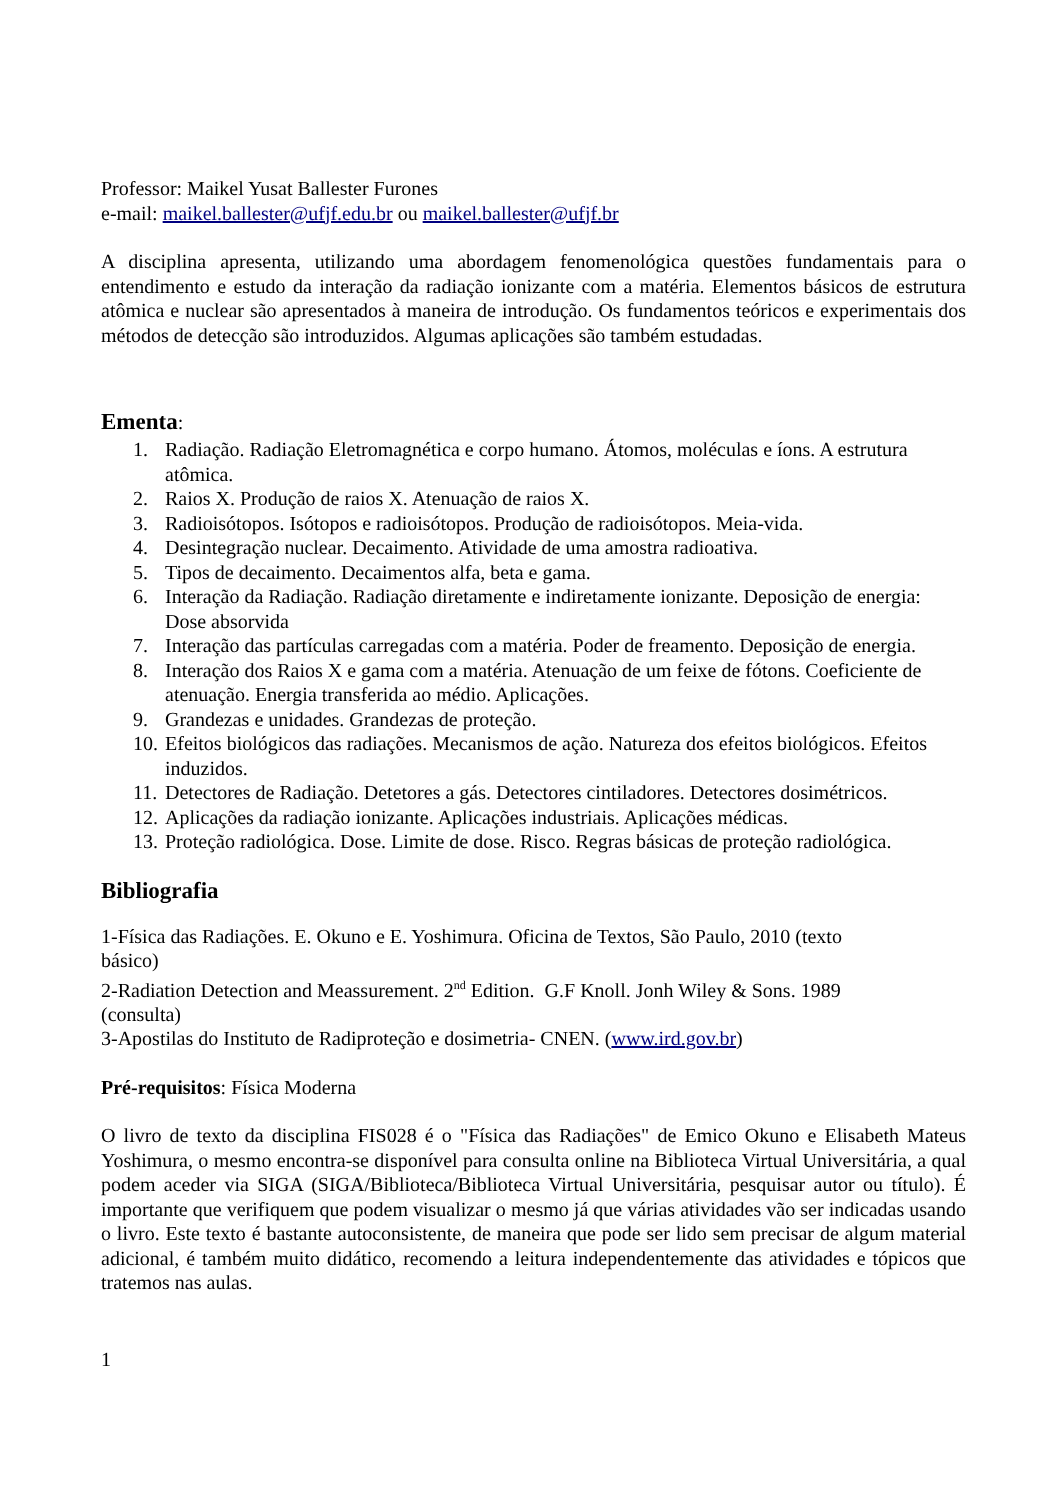Professor: Maikel Yusat Ballester Furones
e-mail: maikel.ballester@ufjf.edu.br ou maikel.ballester@ufjf.br
A disciplina apresenta, utilizando uma abordagem fenomenológica questões fundamentais para o entendimento e estudo da interação da radiação ionizante com a matéria. Elementos básicos de estrutura atômica e nuclear são apresentados à maneira de introdução. Os fundamentos teóricos e experimentais dos métodos de detecção são introduzidos. Algumas aplicações são também estudadas.
Ementa:
1. Radiação. Radiação Eletromagnética e corpo humano. Átomos, moléculas e íons. A estrutura atômica.
2. Raios X. Produção de raios X. Atenuação de raios X.
3. Radioisótopos. Isótopos e radioisótopos. Produção de radioisótopos. Meia-vida.
4. Desintegração nuclear. Decaimento. Atividade de uma amostra radioativa.
5. Tipos de decaimento. Decaimentos alfa, beta e gama.
6. Interação da Radiação. Radiação diretamente e indiretamente ionizante. Deposição de energia: Dose absorvida
7. Interação das partículas carregadas com a matéria. Poder de freamento. Deposição de energia.
8. Interação dos Raios X e gama com a matéria. Atenuação de um feixe de fótons. Coeficiente de atenuação. Energia transferida ao médio. Aplicações.
9. Grandezas e unidades. Grandezas de proteção.
10. Efeitos biológicos das radiações. Mecanismos de ação. Natureza dos efeitos biológicos. Efeitos induzidos.
11. Detectores de Radiação. Detetores a gás. Detectores cintiladores. Detectores dosimétricos.
12. Aplicações da radiação ionizante. Aplicações industriais. Aplicações médicas.
13. Proteção radiológica. Dose. Limite de dose. Risco. Regras básicas de proteção radiológica.
Bibliografia
1-Física das Radiações. E. Okuno e E. Yoshimura. Oficina de Textos, São Paulo, 2010 (texto básico)
2-Radiation Detection and Meassurement. 2<sup>nd</sup> Edition. G.F Knoll. Jonh Wiley & Sons. 1989 (consulta)
3-Apostilas do Instituto de Radiproteção e dosimetria- CNEN. (www.ird.gov.br)
Pré-requisitos: Física Moderna
O livro de texto da disciplina FIS028 é o "Física das Radiações" de Emico Okuno e Elisabeth Mateus Yoshimura, o mesmo encontra-se disponível para consulta online na Biblioteca Virtual Universitária, a qual podem aceder via SIGA (SIGA/Biblioteca/Biblioteca Virtual Universitária, pesquisar autor ou título). É importante que verifiquem que podem visualizar o mesmo já que várias atividades vão ser indicadas usando o livro. Este texto é bastante autoconsistente, de maneira que pode ser lido sem precisar de algum material adicional, é também muito didático, recomendo a leitura independentemente das atividades e tópicos que tratemos nas aulas.
1